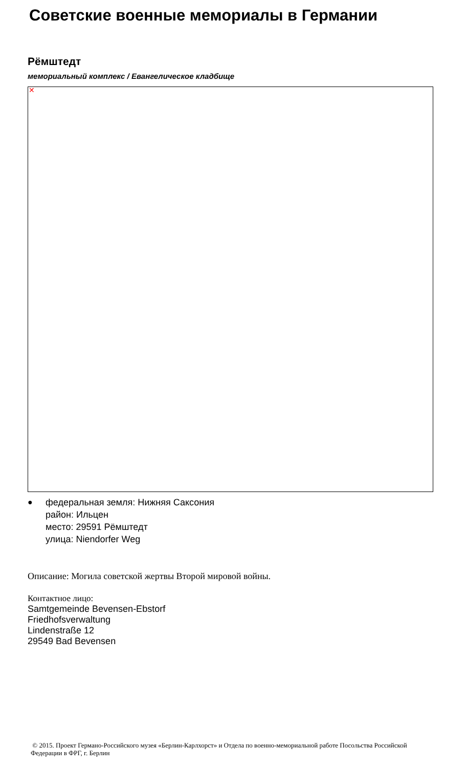Советские военные мемориалы в Германии
Рёмштедт
мемориальный комплекс / Евангелическое кладбище
✕
● федеральная земля: Нижняя Саксония
район: Ильцен
место: 29591 Рёмштедт
улица: Niendorfer Weg
Описание: Могила советской жертвы Второй мировой войны.
Контактное лицо:
Samtgemeinde Bevensen-Ebstorf
Friedhofsverwaltung
Lindenstraße 12
29549 Bad Bevensen
© 2015. Проект Германо-Российского музея «Берлин-Карлхорст» и Отдела по военно-мемориальной работе Посольства Российской Федерации в ФРГ, г. Берлин